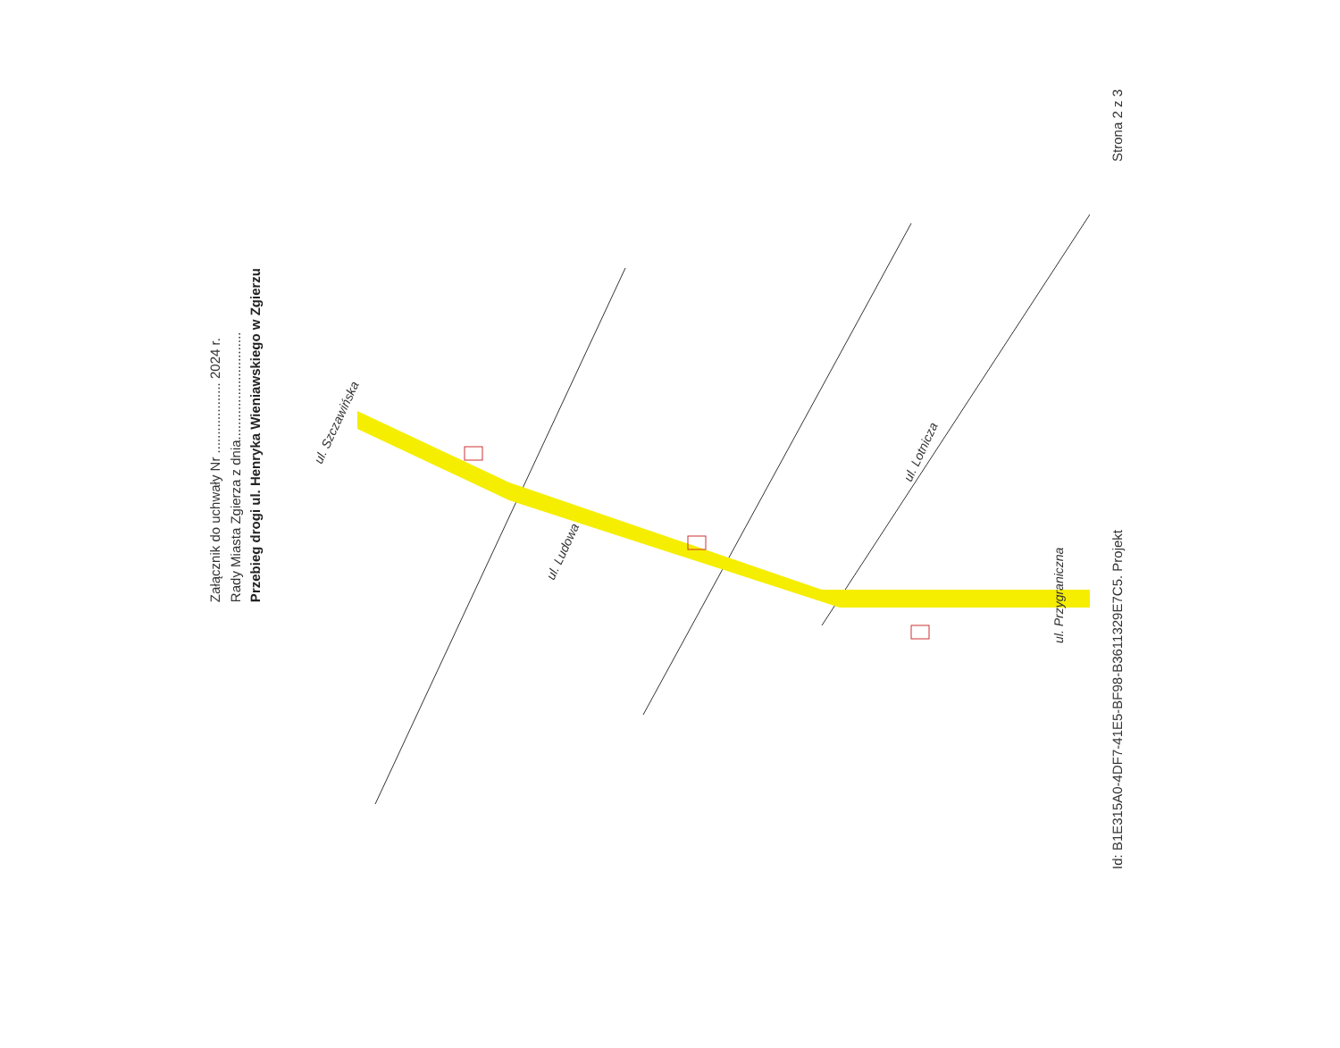Załącznik do uchwały Nr ................... 2024 r.
Rady Miasta Zgierza z dnia.............................
Przebieg drogi ul. Henryka Wieniawskiego w Zgierzu
ul. Szczawińska
ul. Ludowa
ul. Lotnicza
ul. Przygraniczna
Strona 2 z 3
Id: B1E315A0-4DF7-41E5-BF98-B3611329E7C5. Projekt